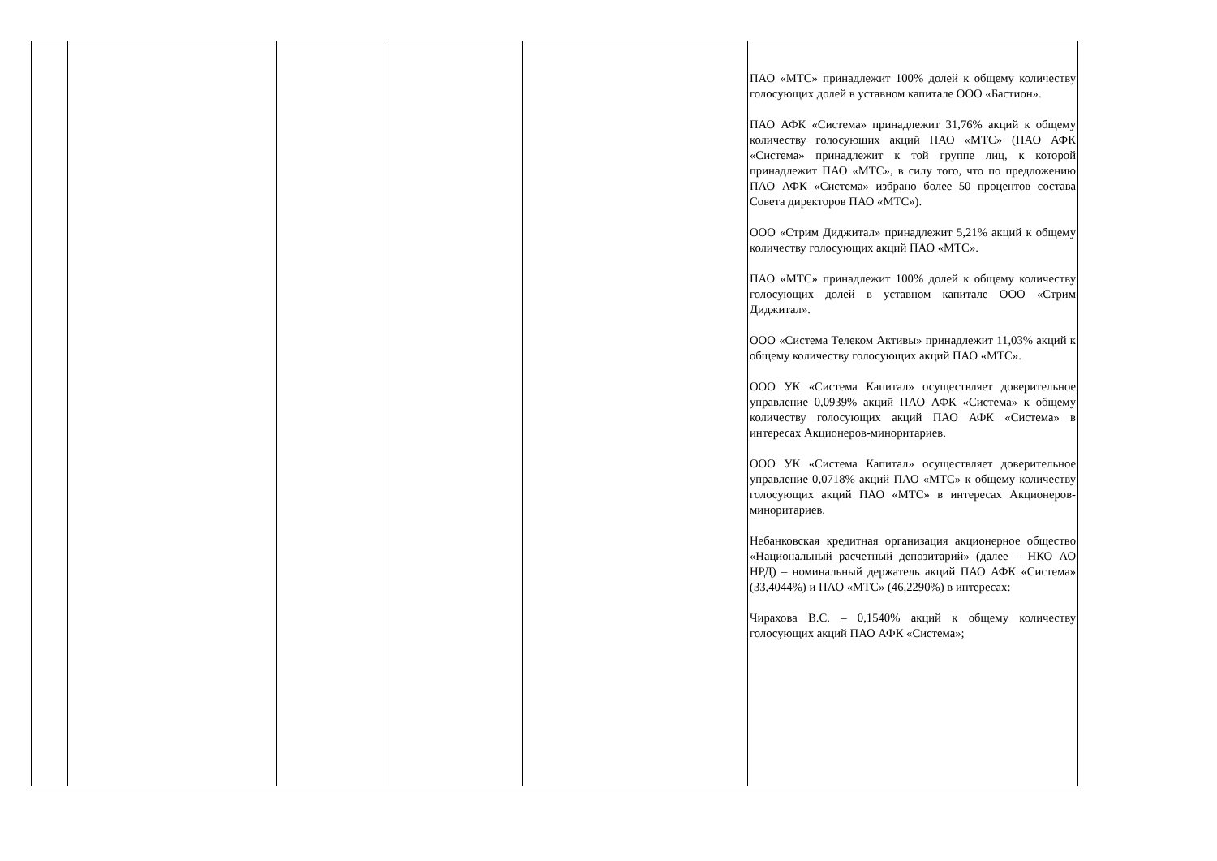| | | | | | ПАО «МТС» принадлежит 100% долей к общему количеству голосующих долей в уставном капитале ООО «Бастион». ПАО АФК «Система» принадлежит 31,76% акций к общему количеству голосующих акций ПАО «МТС» (ПАО АФК «Система» принадлежит к той группе лиц, к которой принадлежит ПАО «МТС», в силу того, что по предложению ПАО АФК «Система» избрано более 50 процентов состава Совета директоров ПАО «МТС»). ООО «Стрим Диджитал» принадлежит 5,21% акций к общему количеству голосующих акций ПАО «МТС». ПАО «МТС» принадлежит 100% долей к общему количеству голосующих долей в уставном капитале ООО «Стрим Диджитал». ООО «Система Телеком Активы» принадлежит 11,03% акций к общему количеству голосующих акций ПАО «МТС». ООО УК «Система Капитал» осуществляет доверительное управление 0,0939% акций ПАО АФК «Система» к общему количеству голосующих акций ПАО АФК «Система» в интересах Акционеров-миноритариев. ООО УК «Система Капитал» осуществляет доверительное управление 0,0718% акций ПАО «МТС» к общему количеству голосующих акций ПАО «МТС» в интересах Акционеров-миноритариев. Небанковская кредитная организация акционерное общество «Национальный расчетный депозитарий» (далее – НКО АО НРД) – номинальный держатель акций ПАО АФК «Система» (33,4044%) и ПАО «МТС» (46,2290%) в интересах: Чирахова В.С. – 0,1540% акций к общему количеству голосующих акций ПАО АФК «Система»; |